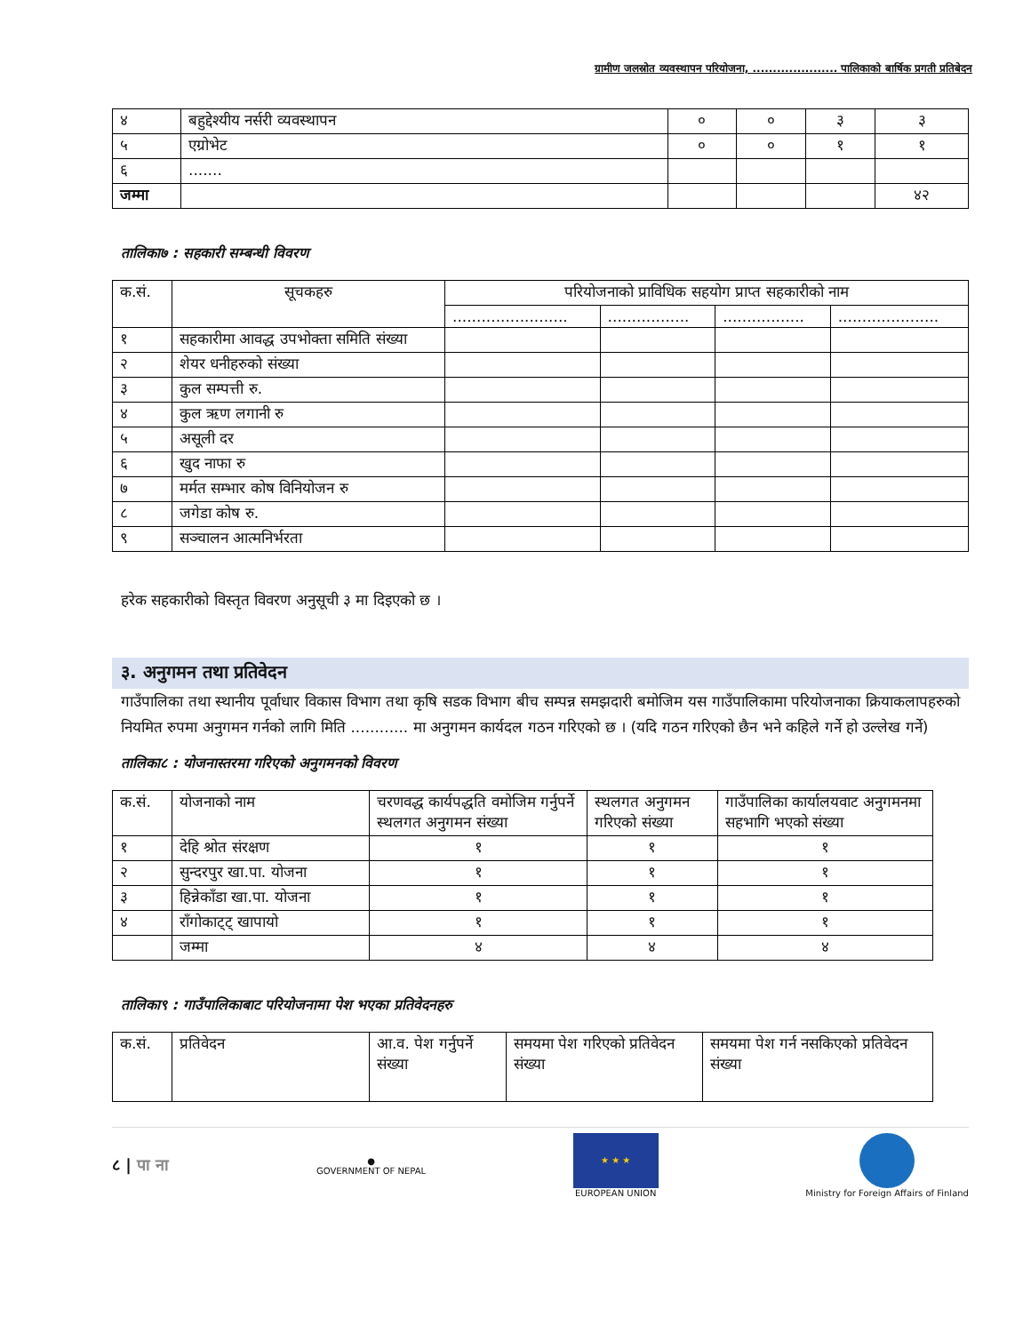ग्रामीण जलस्रोत व्यवस्थापन परियोजना, ..................... पालिकाको बार्षिक प्रगती प्रतिबेदन
| ४ | बहुद्देश्यीय नर्सरी व्यवस्थापन | ० | ० | ३ | ३ |
| ५ | एग्रोभेट | ० | ० | १ | १ |
| ६ | ....... | | | | |
| जम्मा | | | | | ४२ |
तालिका७ : सहकारी सम्बन्धी विवरण
| क.सं. | सूचकहरु | परियोजनाको प्राविधिक सहयोग प्राप्त सहकारीको नाम | | | |
| --- | --- | --- | --- | --- | --- |
| | | ........................ | ................. | ................. | ..................... |
| १ | सहकारीमा आवद्ध उपभोक्ता समिति संख्या | | | | |
| २ | शेयर धनीहरुको संख्या | | | | |
| ३ | कुल सम्पत्ती रु. | | | | |
| ४ | कुल ऋण लगानी रु | | | | |
| ५ | असूली दर | | | | |
| ६ | खुद नाफा रु | | | | |
| ७ | मर्मत सम्भार कोष विनियोजन रु | | | | |
| ८ | जगेडा कोष रु. | | | | |
| ९ | सञ्चालन आत्मनिर्भरता | | | | |
हरेक सहकारीको विस्तृत विवरण अनुसूची ३ मा दिइएको छ ।
३. अनुगमन तथा प्रतिवेदन
गाउँपालिका तथा स्थानीय पूर्वाधार विकास विभाग तथा कृषि सडक विभाग बीच सम्पन्न समझदारी बमोजिम यस गाउँपालिकामा परियोजनाका क्रियाकलापहरुको नियमित रुपमा अनुगमन गर्नको लागि मिति ............ मा अनुगमन कार्यदल गठन गरिएको छ । (यदि गठन गरिएको छैन भने कहिले गर्ने हो उल्लेख गर्ने)
तालिका८ : योजनास्तरमा गरिएको अनुगमनको विवरण
| क.सं. | योजनाको नाम | चरणवद्ध कार्यपद्धति वमोजिम गर्नुपर्ने स्थलगत अनुगमन संख्या | स्थलगत अनुगमन गरिएको संख्या | गाउँपालिका कार्यालयवाट अनुगमनमा सहभागि भएको संख्या |
| १ | देहि श्रोत संरक्षण | १ | १ | १ |
| २ | सुन्दरपुर खा.पा. योजना | १ | १ | १ |
| ३ | हिन्नेकाँडा खा.पा. योजना | १ | १ | १ |
| ४ | राँगोकाट्ट् खापायो | १ | १ | १ |
| | जम्मा | ४ | ४ | ४ |
तालिका९ : गाउँपालिकाबाट परियोजनामा पेश भएका प्रतिवेदनहरु
| क.सं. | प्रतिवेदन | आ.व. पेश गर्नुपर्ने संख्या | समयमा पेश गरिएको प्रतिवेदन संख्या | समयमा पेश गर्न नसकिएको प्रतिवेदन संख्या |
८ | पा ना
●
GOVERNMENT OF NEPAL
★ ★ ★
EUROPEAN UNION
Ministry for Foreign Affairs of Finland